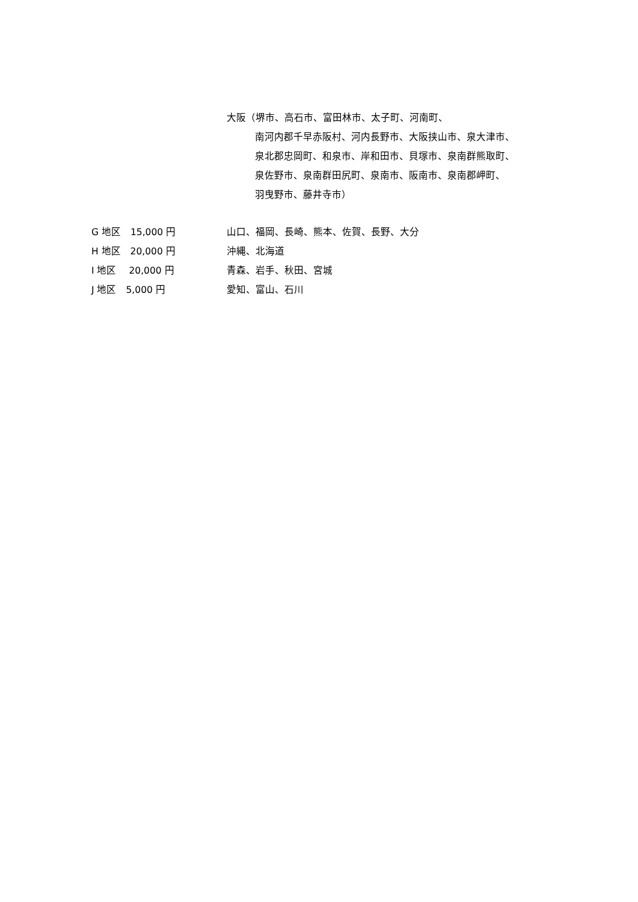大阪（堺市、高石市、富田林市、太子町、河南町、
南河内郡千早赤阪村、河内長野市、大阪挟山市、泉大津市、
泉北郡忠岡町、和泉市、岸和田市、貝塚市、泉南群熊取町、
泉佐野市、泉南群田尻町、泉南市、阪南市、泉南郡岬町、
羽曳野市、藤井寺市）
G 地区　15,000 円 山口、福岡、長崎、熊本、佐賀、長野、大分
H 地区　20,000 円 沖縄、北海道
I 地区　 20,000 円 青森、岩手、秋田、宮城
J 地区　5,000 円 愛知、富山、石川